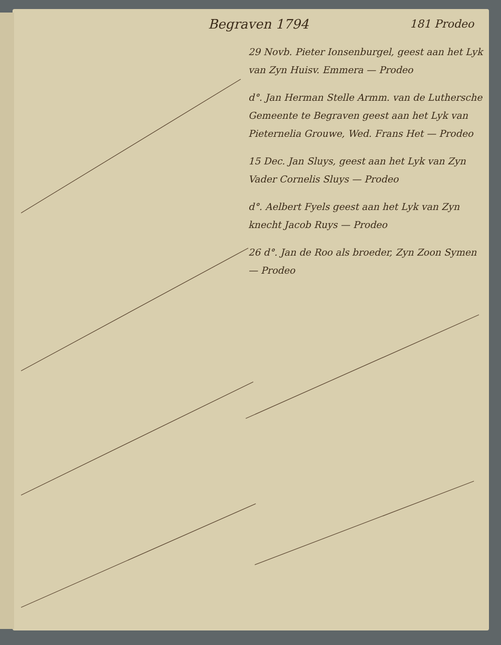Begraven 1794 181 Prodeo
29 Novb. Pieter Ionsenburgel, geest aan het Lyk van Zyn Huisv. Emmera — Prodeo
d°. Jan Herman Stelle Armm. van de Luthersche Gemeente te Begraven geest aan het Lyk van Pieternelia Grouwe, Wed. Frans Het — Prodeo
15 Dec. Jan Sluys, geest aan het Lyk van Zyn Vader Cornelis Sluys — Prodeo
d°. Aelbert Fyels geest aan het Lyk van Zyn knecht Jacob Ruys — Prodeo
26 d°. Jan de Roo als broeder, Zyn Zoon Symen — Prodeo